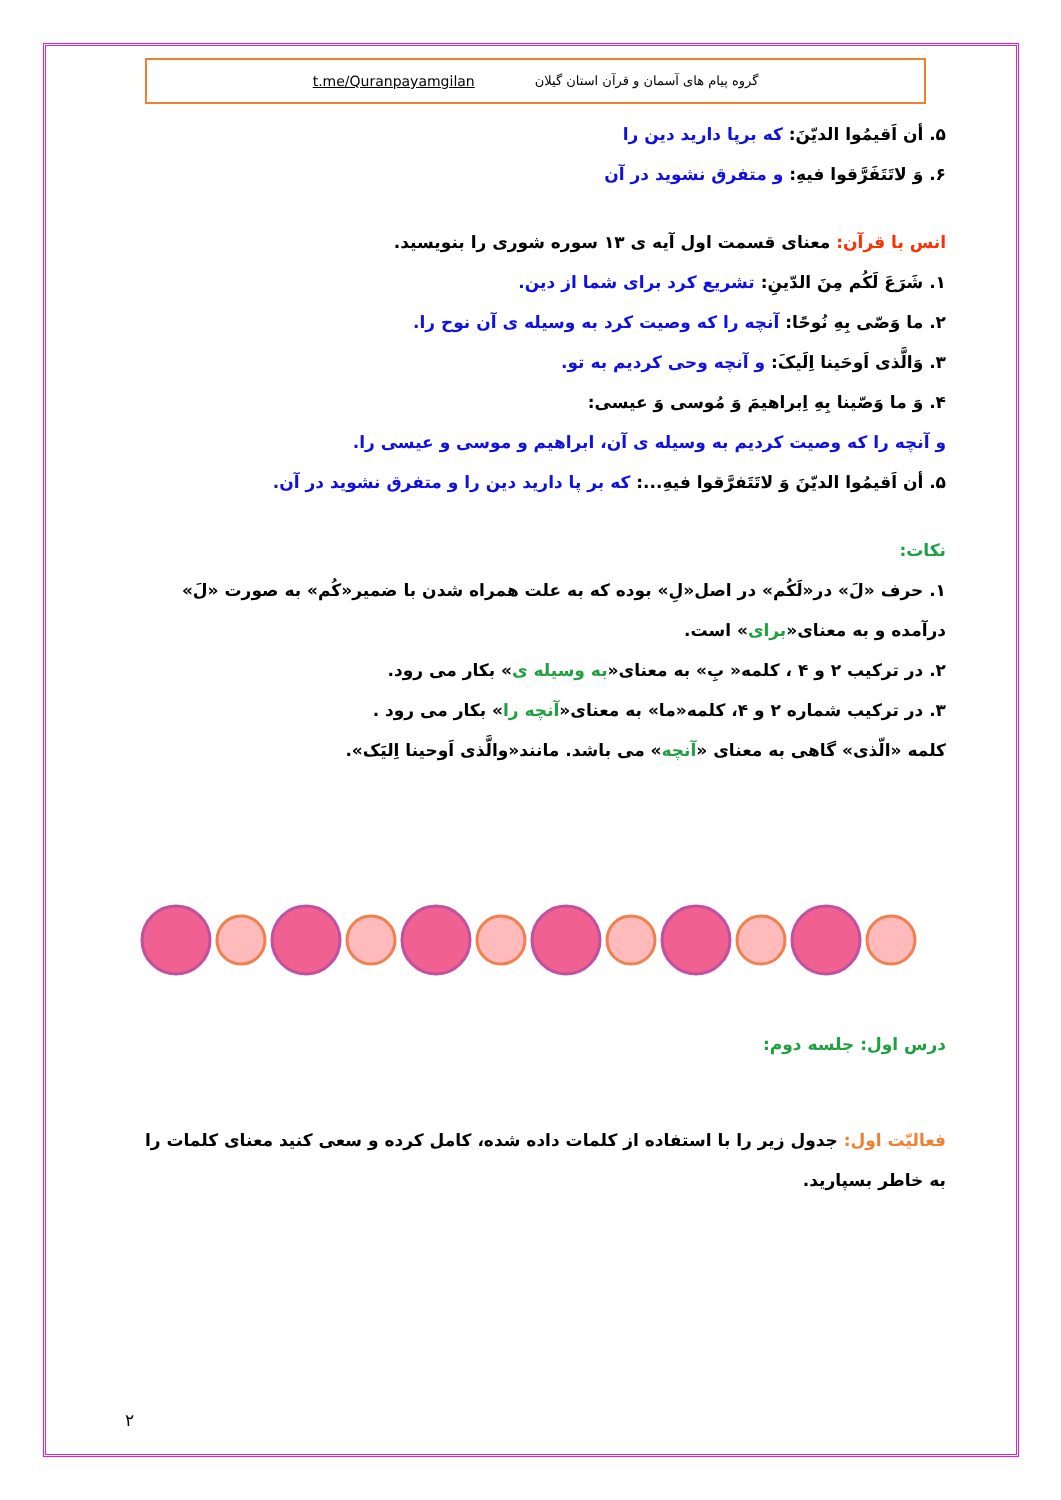گروه پیام های آسمان و قرآن استان گیلان t.me/Quranpayamgilan
۵. أن اَقیمُوا الدیّنَ: که برپا دارید دین را
۶. وَ لاتَتَفَرَّقوا فیهِ: و متفرق نشوید در آن
انس با قرآن: معنای قسمت اول آیه ی ۱۳ سوره شوری را بنویسید.
۱. شَرَعَ لَکُم مِنَ الدّینِ: تشریع کرد برای شما از دین.
۲. ما وَصّی بِهِ نُوحًا: آنچه را که وصیت کرد به وسیله ی آن نوح را.
۳. وَالَّذی اَوحَینا اِلَیکَ: و آنچه وحی کردیم به تو.
۴. وَ ما وَصّینا بِهِ اِبراهیمَ وَ مُوسی وَ عیسی:
و آنچه را که وصیت کردیم به وسیله ی آن، ابراهیم و موسی و عیسی را.
۵. أن اَقیمُوا الدیّنَ وَ لاتَتَفرَّقوا فیهِ...: که بر پا دارید دین را و متفرق نشوید در آن.
نکات:
۱. حرف «لَ» در«لَکُم» در اصل«لِ» بوده که به علت همراه شدن با ضمیر«کُم» به صورت «لَ» درآمده و به معنای«برای» است.
۲. در ترکیب ۲ و ۴ ، کلمه« بِ» به معنای«به وسیله ی» بکار می رود.
۳. در ترکیب شماره ۲ و ۴، کلمه«ما» به معنای«آنچه را» بکار می رود .
کلمه «الّذی» گاهی به معنای «آنچه» می باشد. مانند«والَّذی اَوحینا اِلیَک».
درس اول: جلسه دوم:
فعالیّت اول: جدول زیر را با استفاده از کلمات داده شده، کامل کرده و سعی کنید معنای کلمات را به خاطر بسپارید.
۲